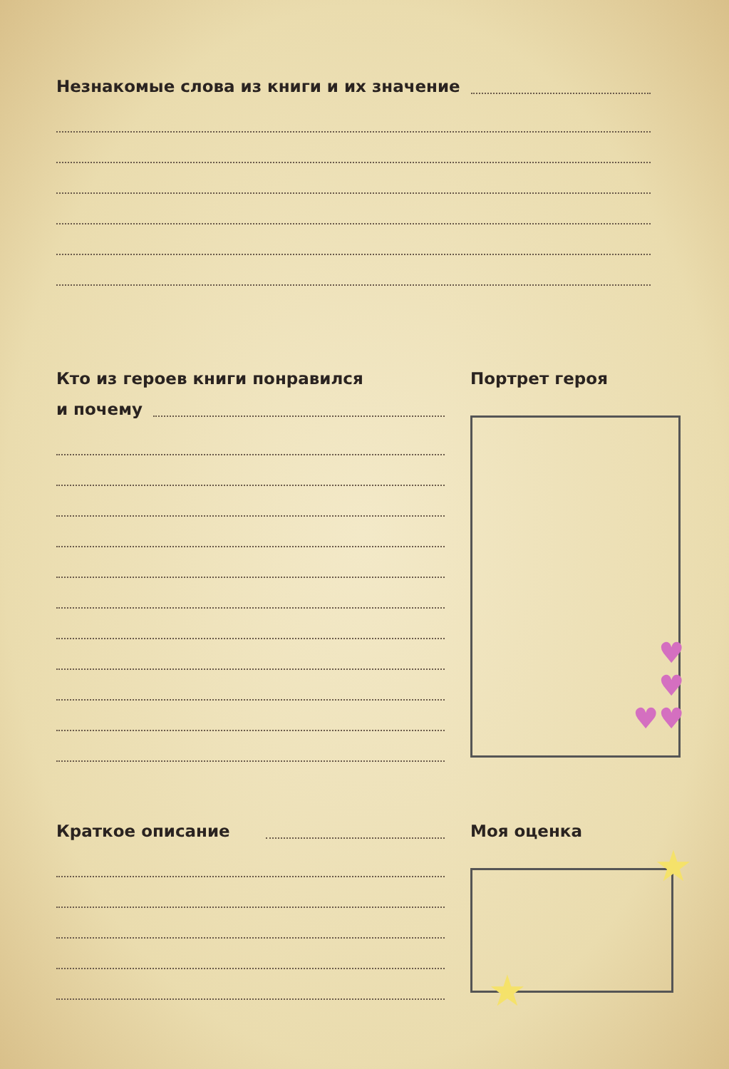Незнакомые слова из книги и их значение
Кто из героев книги понравился
и почему
Портрет героя
♥
♥
♥♥
Краткое описание
Моя оценка
★
★